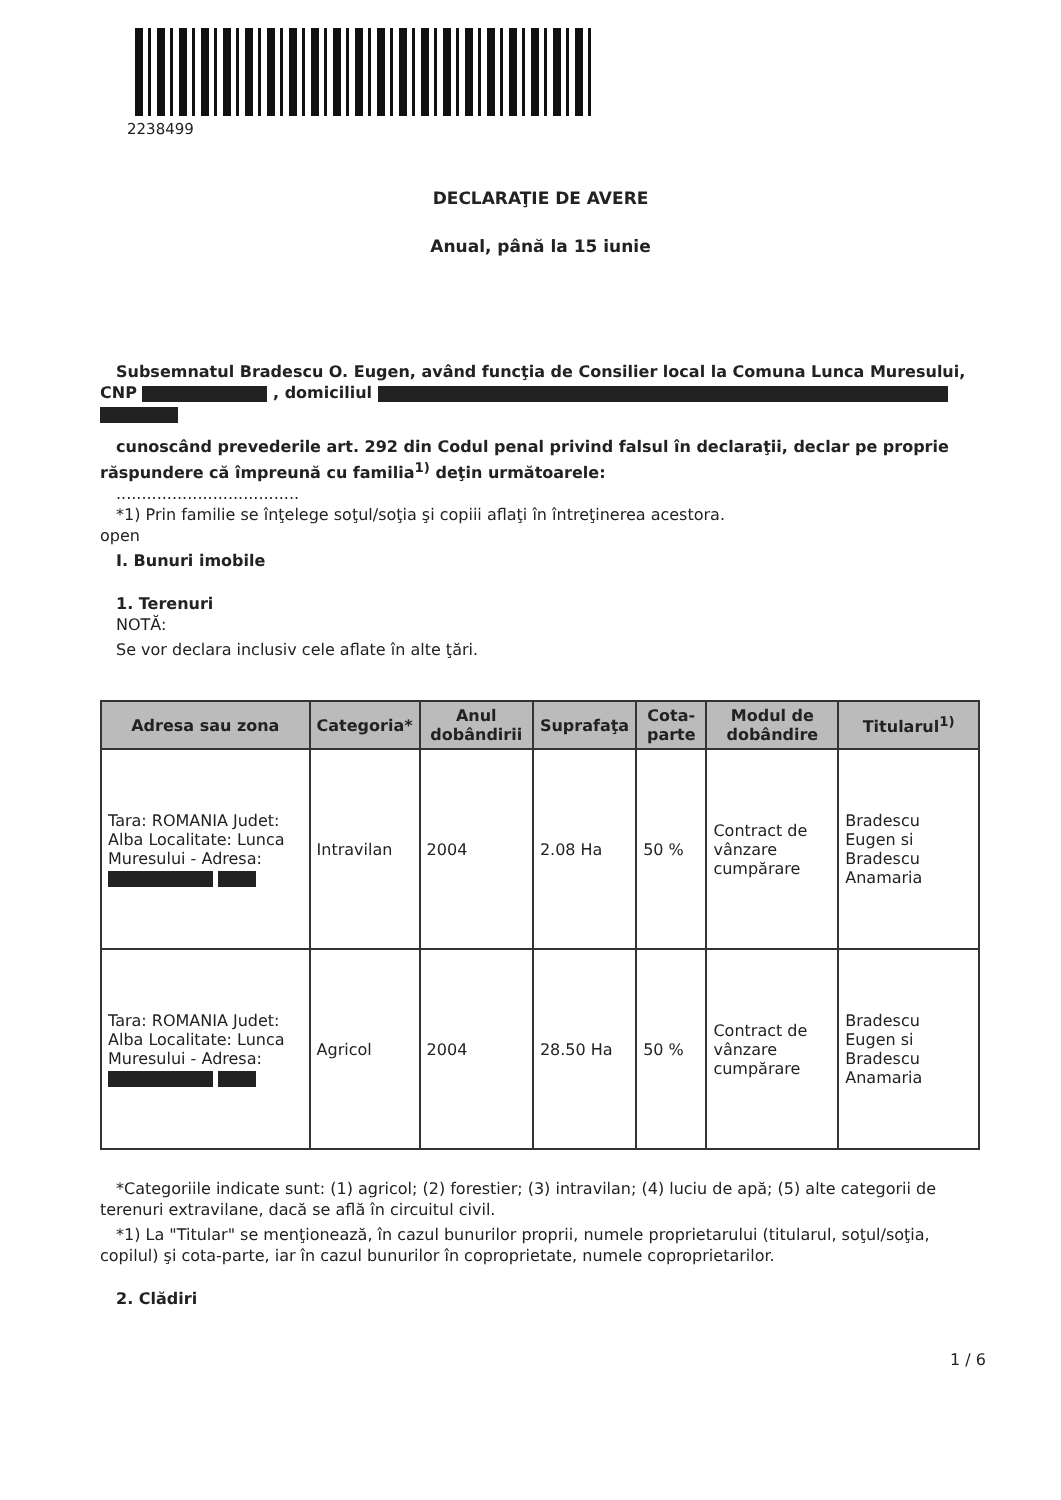2238499
DECLARAŢIE DE AVERE
Anual, până la 15 iunie
Subsemnatul Bradescu O. Eugen, având funcţia de Consilier local la Comuna Lunca Muresului,
CNP , domiciliul
cunoscând prevederile art. 292 din Codul penal privind falsul în declaraţii, declar pe proprie
răspundere că împreună cu familia<sup>1)</sup> deţin următoarele:
....................................
*1) Prin familie se înţelege soţul/soţia şi copiii aflaţi în întreţinerea acestora.
open
I. Bunuri imobile
1. Terenuri
NOTĂ:
Se vor declara inclusiv cele aflate în alte ţări.
| Adresa sau zona | Categoria* | Anul dobândirii | Suprafaţa | Cota-parte | Modul de dobândire | Titularul<sup>1)</sup> |
| --- | --- | --- | --- | --- | --- | --- |
| Tara: ROMANIA Judet: Alba Localitate: Lunca Muresului - Adresa: | Intravilan | 2004 | 2.08 Ha | 50 % | Contract de vânzare cumpărare | Bradescu Eugen si Bradescu Anamaria |
| Tara: ROMANIA Judet: Alba Localitate: Lunca Muresului - Adresa: | Agricol | 2004 | 28.50 Ha | 50 % | Contract de vânzare cumpărare | Bradescu Eugen si Bradescu Anamaria |
*Categoriile indicate sunt: (1) agricol; (2) forestier; (3) intravilan; (4) luciu de apă; (5) alte categorii de
terenuri extravilane, dacă se află în circuitul civil.
*1) La "Titular" se menţionează, în cazul bunurilor proprii, numele proprietarului (titularul, soţul/soţia,
copilul) şi cota-parte, iar în cazul bunurilor în coproprietate, numele coproprietarilor.
2. Clădiri
1 / 6